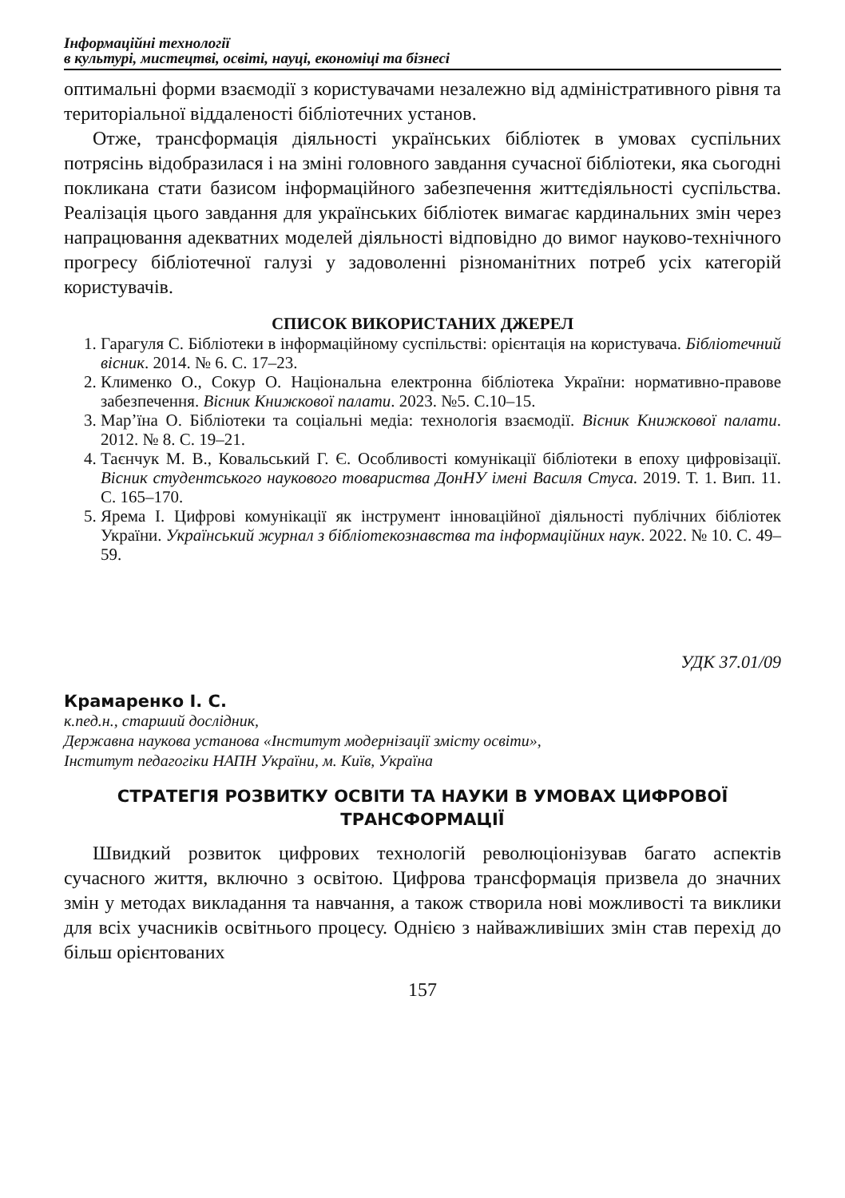Інформаційні технології
в культурі, мистецтві, освіті, науці, економіці та бізнесі
оптимальні форми взаємодії з користувачами незалежно від адміністративного рівня та територіальної віддаленості бібліотечних установ.
Отже, трансформація діяльності українських бібліотек в умовах суспільних потрясінь відобразилася і на зміні головного завдання сучасної бібліотеки, яка сьогодні покликана стати базисом інформаційного забезпечення життєдіяльності суспільства. Реалізація цього завдання для українських бібліотек вимагає кардинальних змін через напрацювання адекватних моделей діяльності відповідно до вимог науково-технічного прогресу бібліотечної галузі у задоволенні різноманітних потреб усіх категорій користувачів.
СПИСОК ВИКОРИСТАНИХ ДЖЕРЕЛ
1. Гарагуля С. Бібліотеки в інформаційному суспільстві: орієнтація на користувача. Бібліотечний вісник. 2014. № 6. С. 17–23.
2. Клименко О., Сокур О. Національна електронна бібліотека України: нормативно-правове забезпечення. Вісник Книжкової палати. 2023. №5. С.10–15.
3. Мар’їна О. Бібліотеки та соціальні медіа: технологія взаємодії. Вісник Книжкової палати. 2012. № 8. С. 19–21.
4. Таєнчук М. В., Ковальський Г. Є. Особливості комунікації бібліотеки в епоху цифровізації. Вісник студентського наукового товариства ДонНУ імені Василя Стуса. 2019. Т. 1. Вип. 11. С. 165–170.
5. Ярема І. Цифрові комунікації як інструмент інноваційної діяльності публічних бібліотек України. Український журнал з бібліотекознавства та інформаційних наук. 2022. № 10. С. 49–59.
УДК 37.01/09
Крамаренко І. С.
к.пед.н., старший дослідник,
Державна наукова установа «Інститут модернізації змісту освіти»,
Інститут педагогіки НАПН України, м. Київ, Україна
СТРАТЕГІЯ РОЗВИТКУ ОСВІТИ ТА НАУКИ В УМОВАХ ЦИФРОВОЇ ТРАНСФОРМАЦІЇ
Швидкий розвиток цифрових технологій революціонізував багато аспектів сучасного життя, включно з освітою. Цифрова трансформація призвела до значних змін у методах викладання та навчання, а також створила нові можливості та виклики для всіх учасників освітнього процесу. Однією з найважливіших змін став перехід до більш орієнтованих
157